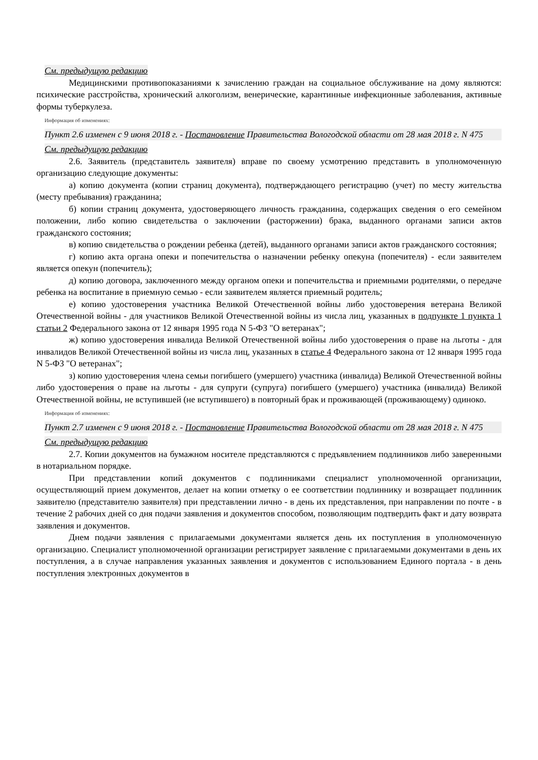См. предыдущую редакцию
Медицинскими противопоказаниями к зачислению граждан на социальное обслуживание на дому являются: психические расстройства, хронический алкоголизм, венерические, карантинные инфекционные заболевания, активные формы туберкулеза.
Информация об изменениях:
Пункт 2.6 изменен с 9 июня 2018 г. - Постановление Правительства Вологодской области от 28 мая 2018 г. N 475
См. предыдущую редакцию
2.6. Заявитель (представитель заявителя) вправе по своему усмотрению представить в уполномоченную организацию следующие документы:
а) копию документа (копии страниц документа), подтверждающего регистрацию (учет) по месту жительства (месту пребывания) гражданина;
б) копии страниц документа, удостоверяющего личность гражданина, содержащих сведения о его семейном положении, либо копию свидетельства о заключении (расторжении) брака, выданного органами записи актов гражданского состояния;
в) копию свидетельства о рождении ребенка (детей), выданного органами записи актов гражданского состояния;
г) копию акта органа опеки и попечительства о назначении ребенку опекуна (попечителя) - если заявителем является опекун (попечитель);
д) копию договора, заключенного между органом опеки и попечительства и приемными родителями, о передаче ребенка на воспитание в приемную семью - если заявителем является приемный родитель;
е) копию удостоверения участника Великой Отечественной войны либо удостоверения ветерана Великой Отечественной войны - для участников Великой Отечественной войны из числа лиц, указанных в подпункте 1 пункта 1 статьи 2 Федерального закона от 12 января 1995 года N 5-ФЗ "О ветеранах";
ж) копию удостоверения инвалида Великой Отечественной войны либо удостоверения о праве на льготы - для инвалидов Великой Отечественной войны из числа лиц, указанных в статье 4 Федерального закона от 12 января 1995 года N 5-ФЗ "О ветеранах";
з) копию удостоверения члена семьи погибшего (умершего) участника (инвалида) Великой Отечественной войны либо удостоверения о праве на льготы - для супруги (супруга) погибшего (умершего) участника (инвалида) Великой Отечественной войны, не вступившей (не вступившего) в повторный брак и проживающей (проживающему) одиноко.
Информация об изменениях:
Пункт 2.7 изменен с 9 июня 2018 г. - Постановление Правительства Вологодской области от 28 мая 2018 г. N 475
См. предыдущую редакцию
2.7. Копии документов на бумажном носителе представляются с предъявлением подлинников либо заверенными в нотариальном порядке.
При представлении копий документов с подлинниками специалист уполномоченной организации, осуществляющий прием документов, делает на копии отметку о ее соответствии подлиннику и возвращает подлинник заявителю (представителю заявителя) при представлении лично - в день их представления, при направлении по почте - в течение 2 рабочих дней со дня подачи заявления и документов способом, позволяющим подтвердить факт и дату возврата заявления и документов.
Днем подачи заявления с прилагаемыми документами является день их поступления в уполномоченную организацию. Специалист уполномоченной организации регистрирует заявление с прилагаемыми документами в день их поступления, а в случае направления указанных заявления и документов с использованием Единого портала - в день поступления электронных документов в